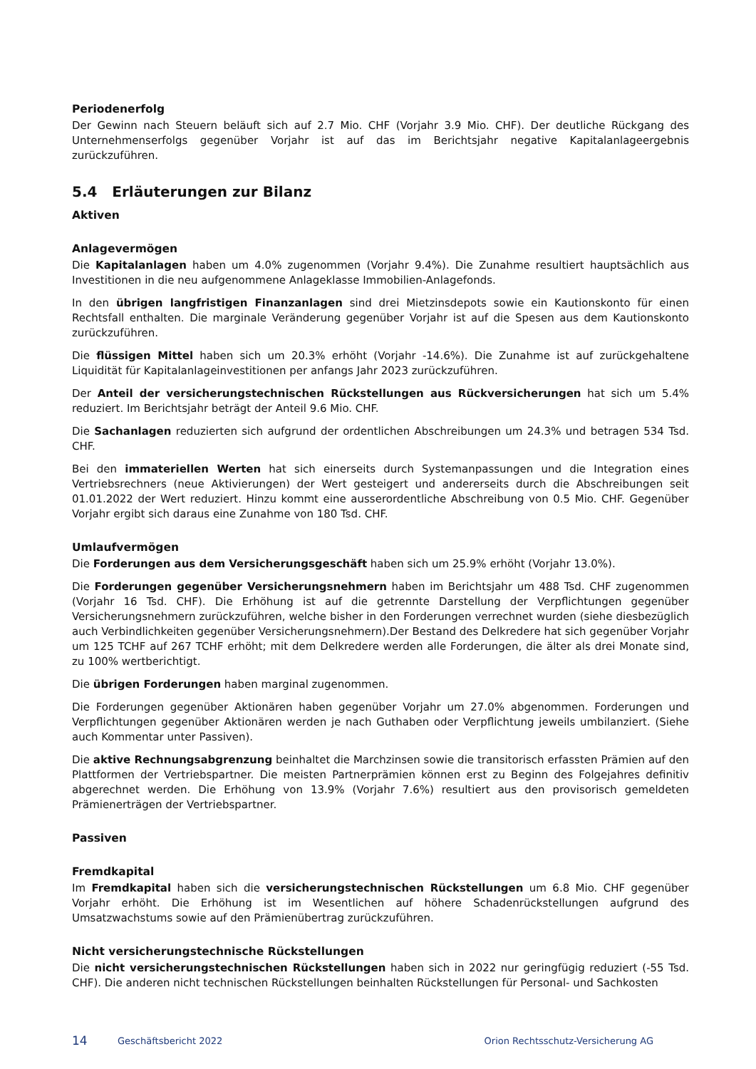Periodenerfolg
Der Gewinn nach Steuern beläuft sich auf 2.7 Mio. CHF (Vorjahr 3.9 Mio. CHF). Der deutliche Rückgang des Unternehmenserfolgs gegenüber Vorjahr ist auf das im Berichtsjahr negative Kapitalanlageergebnis zurückzuführen.
5.4 Erläuterungen zur Bilanz
Aktiven
Anlagevermögen
Die Kapitalanlagen haben um 4.0% zugenommen (Vorjahr 9.4%). Die Zunahme resultiert hauptsächlich aus Investitionen in die neu aufgenommene Anlageklasse Immobilien-Anlagefonds.
In den übrigen langfristigen Finanzanlagen sind drei Mietzinsdepots sowie ein Kautionskonto für einen Rechtsfall enthalten. Die marginale Veränderung gegenüber Vorjahr ist auf die Spesen aus dem Kautionskonto zurückzuführen.
Die flüssigen Mittel haben sich um 20.3% erhöht (Vorjahr -14.6%). Die Zunahme ist auf zurückgehaltene Liquidität für Kapitalanlageinvestitionen per anfangs Jahr 2023 zurückzuführen.
Der Anteil der versicherungstechnischen Rückstellungen aus Rückversicherungen hat sich um 5.4% reduziert. Im Berichtsjahr beträgt der Anteil 9.6 Mio. CHF.
Die Sachanlagen reduzierten sich aufgrund der ordentlichen Abschreibungen um 24.3% und betragen 534 Tsd. CHF.
Bei den immateriellen Werten hat sich einerseits durch Systemanpassungen und die Integration eines Vertriebsrechners (neue Aktivierungen) der Wert gesteigert und andererseits durch die Abschreibungen seit 01.01.2022 der Wert reduziert. Hinzu kommt eine ausserordentliche Abschreibung von 0.5 Mio. CHF. Gegenüber Vorjahr ergibt sich daraus eine Zunahme von 180 Tsd. CHF.
Umlaufvermögen
Die Forderungen aus dem Versicherungsgeschäft haben sich um 25.9% erhöht (Vorjahr 13.0%).
Die Forderungen gegenüber Versicherungsnehmern haben im Berichtsjahr um 488 Tsd. CHF zugenommen (Vorjahr 16 Tsd. CHF). Die Erhöhung ist auf die getrennte Darstellung der Verpflichtungen gegenüber Versicherungsnehmern zurückzuführen, welche bisher in den Forderungen verrechnet wurden (siehe diesbezüglich auch Verbindlichkeiten gegenüber Versicherungsnehmern).Der Bestand des Delkredere hat sich gegenüber Vorjahr um 125 TCHF auf 267 TCHF erhöht; mit dem Delkredere werden alle Forderungen, die älter als drei Monate sind, zu 100% wertberichtigt.
Die übrigen Forderungen haben marginal zugenommen.
Die Forderungen gegenüber Aktionären haben gegenüber Vorjahr um 27.0% abgenommen. Forderungen und Verpflichtungen gegenüber Aktionären werden je nach Guthaben oder Verpflichtung jeweils umbilanziert. (Siehe auch Kommentar unter Passiven).
Die aktive Rechnungsabgrenzung beinhaltet die Marchzinsen sowie die transitorisch erfassten Prämien auf den Plattformen der Vertriebspartner. Die meisten Partnerprämien können erst zu Beginn des Folgejahres definitiv abgerechnet werden. Die Erhöhung von 13.9% (Vorjahr 7.6%) resultiert aus den provisorisch gemeldeten Prämienerträgen der Vertriebspartner.
Passiven
Fremdkapital
Im Fremdkapital haben sich die versicherungstechnischen Rückstellungen um 6.8 Mio. CHF gegenüber Vorjahr erhöht. Die Erhöhung ist im Wesentlichen auf höhere Schadenrückstellungen aufgrund des Umsatzwachstums sowie auf den Prämienübertrag zurückzuführen.
Nicht versicherungstechnische Rückstellungen
Die nicht versicherungstechnischen Rückstellungen haben sich in 2022 nur geringfügig reduziert (-55 Tsd. CHF). Die anderen nicht technischen Rückstellungen beinhalten Rückstellungen für Personal- und Sachkosten
14 Geschäftsbericht 2022 Orion Rechtsschutz-Versicherung AG